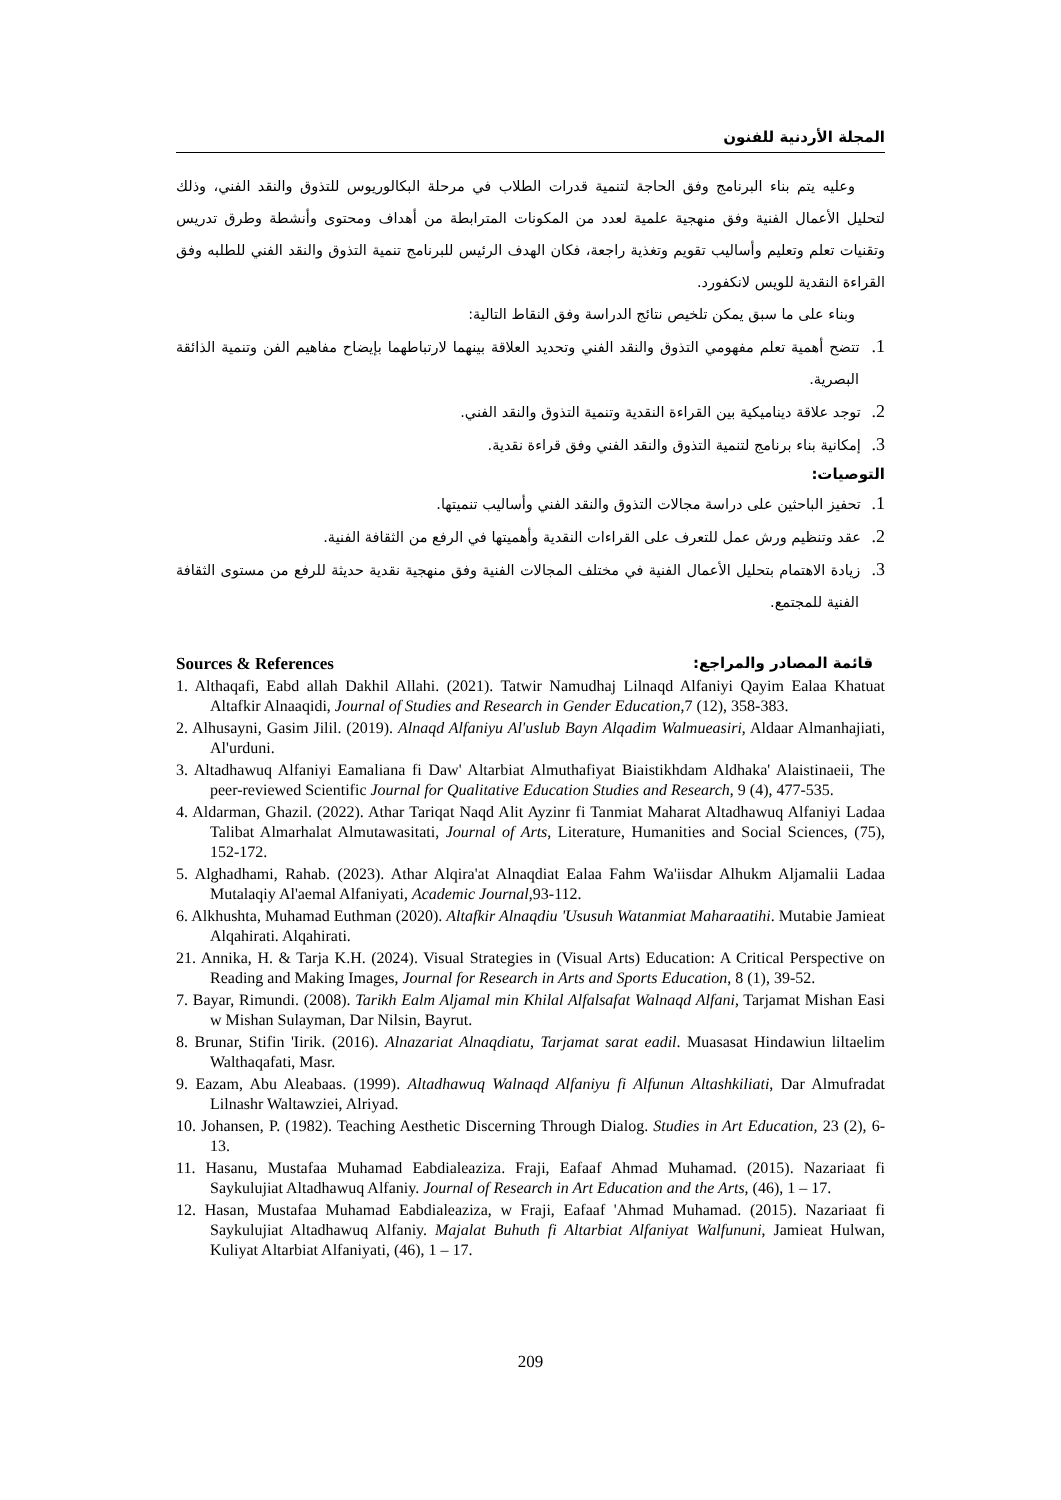المجلة الأردنية للفنون
وعليه يتم بناء البرنامج وفق الحاجة لتنمية قدرات الطلاب في مرحلة البكالوريوس للتذوق والنقد الفني، وذلك لتحليل الأعمال الفنية وفق منهجية علمية لعدد من المكونات المترابطة من أهداف ومحتوى وأنشطة وطرق تدريس وتقنيات تعلم وتعليم وأساليب تقويم وتغذية راجعة، فكان الهدف الرئيس للبرنامج تنمية التذوق والنقد الفني للطلبه وفق القراءة النقدية للويس لانكفورد.
وبناء على ما سبق يمكن تلخيص نتائج الدراسة وفق النقاط التالية:
1. تتضح أهمية تعلم مفهومي التذوق والنقد الفني وتحديد العلاقة بينهما لارتباطهما بإيضاح مفاهيم الفن وتنمية الذائقة البصرية.
2. توجد علاقة ديناميكية بين القراءة النقدية وتنمية التذوق والنقد الفني.
3. إمكانية بناء برنامج لتنمية التذوق والنقد الفني وفق قراءة نقدية.
التوصيات:
1. تحفيز الباحثين على دراسة مجالات التذوق والنقد الفني وأساليب تنميتها.
2. عقد وتنظيم ورش عمل للتعرف على القراءات النقدية وأهميتها في الرفع من الثقافة الفنية.
3. زيادة الاهتمام بتحليل الأعمال الفنية في مختلف المجالات الفنية وفق منهجية نقدية حديثة للرفع من مستوى الثقافة الفنية للمجتمع.
Sources & References قائمة المصادر والمراجع:
1. Althaqafi, Eabd allah Dakhil Allahi. (2021). Tatwir Namudhaj Lilnaqd Alfaniyi Qayim Ealaa Khatuat Altafkir Alnaaqidi, Journal of Studies and Research in Gender Education,7 (12), 358-383.
2. Alhusayni, Gasim Jilil. (2019). Alnaqd Alfaniyu Al'uslub Bayn Alqadim Walmueasiri, Aldaar Almanhajiati, Al'urduni.
3. Altadhawuq Alfaniyi Eamaliana fi Daw' Altarbiat Almuthafiyat Biaistikhdam Aldhaka' Alaistinaeii, The peer-reviewed Scientific Journal for Qualitative Education Studies and Research, 9 (4), 477-535.
4. Aldarman, Ghazil. (2022). Athar Tariqat Naqd Alit Ayzinr fi Tanmiat Maharat Altadhawuq Alfaniyi Ladaa Talibat Almarhalat Almutawasitati, Journal of Arts, Literature, Humanities and Social Sciences, (75), 152-172.
5. Alghadhami, Rahab. (2023). Athar Alqira'at Alnaqdiat Ealaa Fahm Wa'iisdar Alhukm Aljamalii Ladaa Mutalaqiy Al'aemal Alfaniyati, Academic Journal,93-112.
6. Alkhushta, Muhamad Euthman (2020). Altafkir Alnaqdiu 'Ususuh Watanmiat Maharaatihi. Mutabie Jamieat Alqahirati. Alqahirati.
21. Annika, H. & Tarja K.H. (2024). Visual Strategies in (Visual Arts) Education: A Critical Perspective on Reading and Making Images, Journal for Research in Arts and Sports Education, 8 (1), 39-52.
7. Bayar, Rimundi. (2008). Tarikh Ealm Aljamal min Khilal Alfalsafat Walnaqd Alfani, Tarjamat Mishan Easi w Mishan Sulayman, Dar Nilsin, Bayrut.
8. Brunar, Stifin 'Iirik. (2016). Alnazariat Alnaqdiatu, Tarjamat sarat eadil. Muasasat Hindawiun liltaelim Walthaqafati, Masr.
9. Eazam, Abu Aleabaas. (1999). Altadhawuq Walnaqd Alfaniyu fi Alfunun Altashkiliati, Dar Almufradat Lilnashr Waltawziei, Alriyad.
10. Johansen, P. (1982). Teaching Aesthetic Discerning Through Dialog. Studies in Art Education, 23 (2), 6-13.
11. Hasanu, Mustafaa Muhamad Eabdialeaziza. Fraji, Eafaaf Ahmad Muhamad. (2015). Nazariaat fi Saykulujiat Altadhawuq Alfaniy. Journal of Research in Art Education and the Arts, (46), 1 – 17.
12. Hasan, Mustafaa Muhamad Eabdialeaziza, w Fraji, Eafaaf 'Ahmad Muhamad. (2015). Nazariaat fi Saykulujiat Altadhawuq Alfaniy. Majalat Buhuth fi Altarbiat Alfaniyat Walfununi, Jamieat Hulwan, Kuliyat Altarbiat Alfaniyati, (46), 1 – 17.
209